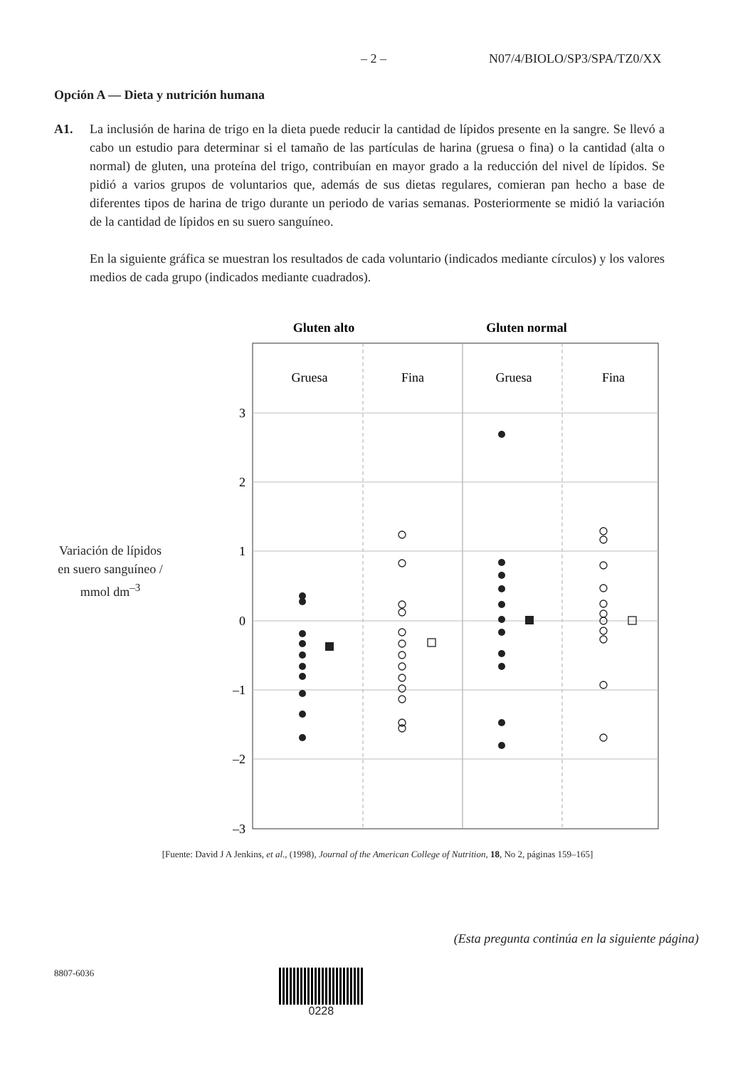– 2 – N07/4/BIOLO/SP3/SPA/TZ0/XX
Opción A — Dieta y nutrición humana
A1. La inclusión de harina de trigo en la dieta puede reducir la cantidad de lípidos presente en la sangre. Se llevó a cabo un estudio para determinar si el tamaño de las partículas de harina (gruesa o fina) o la cantidad (alta o normal) de gluten, una proteína del trigo, contribuían en mayor grado a la reducción del nivel de lípidos. Se pidió a varios grupos de voluntarios que, además de sus dietas regulares, comieran pan hecho a base de diferentes tipos de harina de trigo durante un periodo de varias semanas. Posteriormente se midió la variación de la cantidad de lípidos en su suero sanguíneo.
En la siguiente gráfica se muestran los resultados de cada voluntario (indicados mediante círculos) y los valores medios de cada grupo (indicados mediante cuadrados).
Variación de lípidos
en suero sanguíneo /
mmol dm<sup>–3</sup>
Gluten alto
Gluten normal
Gruesa
Fina
Gruesa
Fina
3
2
1
0
–1
–2
–3
[Fuente: David J A Jenkins, et al., (1998), Journal of the American College of Nutrition, 18, No 2, páginas 159–165]
(Esta pregunta continúa en la siguiente página)
8807-6036 0228